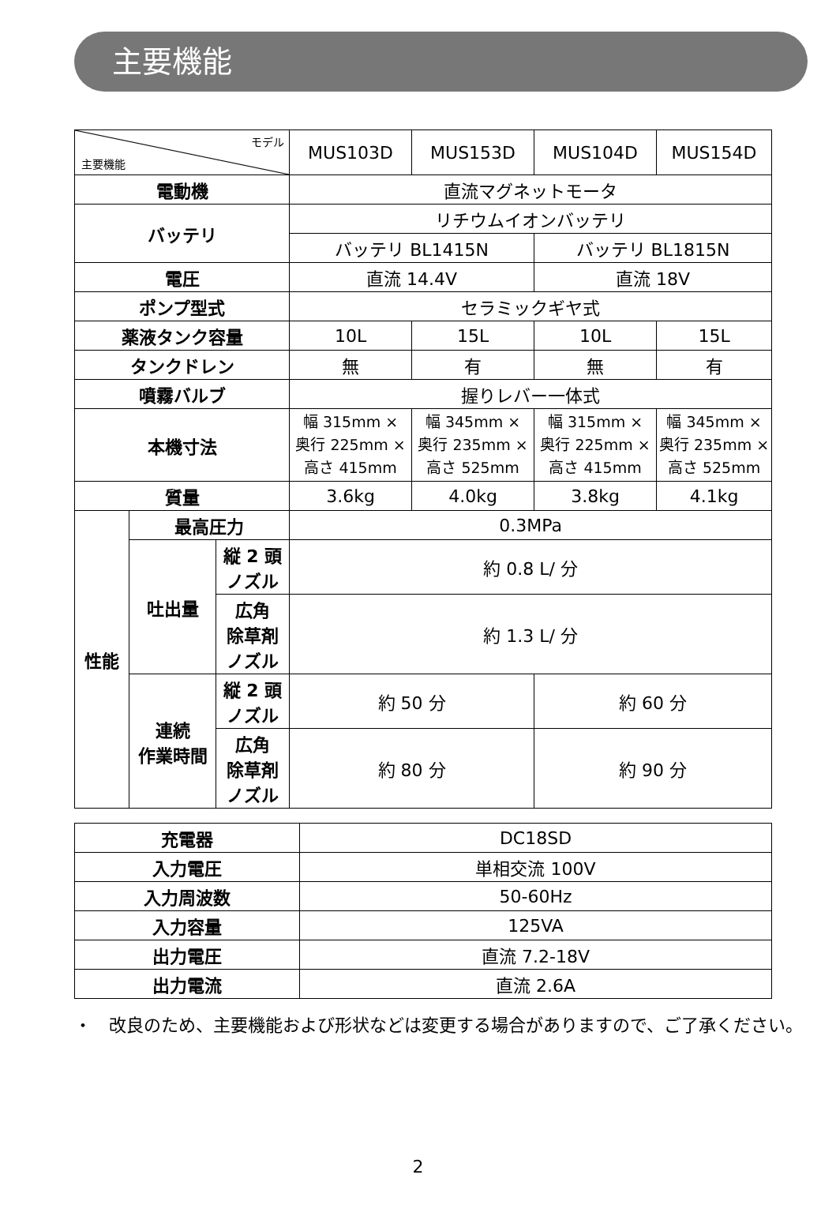主要機能
| モデル 主要機能 | | | MUS103D | MUS153D | MUS104D | MUS154D |
| 電動機 | | | 直流マグネットモータ | | | |
| バッテリ | | | リチウムイオンバッテリ | | | |
| | | | バッテリ BL1415N | | バッテリ BL1815N | |
| 電圧 | | | 直流 14.4V | | 直流 18V | |
| ポンプ型式 | | | セラミックギヤ式 | | | |
| 薬液タンク容量 | | | 10L | 15L | 10L | 15L |
| タンクドレン | | | 無 | 有 | 無 | 有 |
| 噴霧バルブ | | | 握りレバー一体式 | | | |
| 本機寸法 | | | 幅 315mm × 奥行 225mm × 高さ 415mm | 幅 345mm × 奥行 235mm × 高さ 525mm | 幅 315mm × 奥行 225mm × 高さ 415mm | 幅 345mm × 奥行 235mm × 高さ 525mm |
| 質量 | | | 3.6kg | 4.0kg | 3.8kg | 4.1kg |
| 性能 | 最高圧力 | | 0.3MPa | | | |
| | 吐出量 | 縦 2 頭 ノズル | 約 0.8 L/ 分 | | | |
| | | 広角 除草剤 ノズル | 約 1.3 L/ 分 | | | |
| | 連続 作業時間 | 縦 2 頭 ノズル | 約 50 分 | | 約 60 分 | |
| | | 広角 除草剤 ノズル | 約 80 分 | | 約 90 分 | |
| 充電器 | DC18SD |
| 入力電圧 | 単相交流 100V |
| 入力周波数 | 50-60Hz |
| 入力容量 | 125VA |
| 出力電圧 | 直流 7.2-18V |
| 出力電流 | 直流 2.6A |
・　改良のため、主要機能および形状などは変更する場合がありますので、ご了承ください。
2